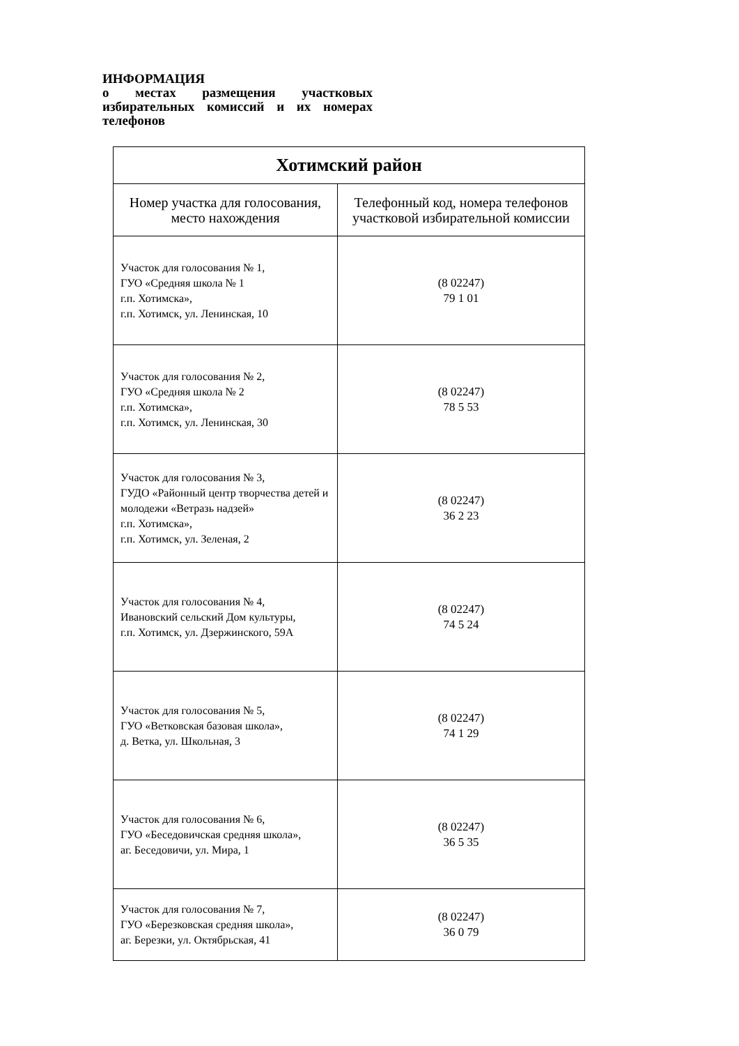ИНФОРМАЦИЯ
о местах размещения участковых избирательных комиссий и их номерах телефонов
| Хотимский район | |
| --- | --- |
| Номер участка для голосования, место нахождения | Телефонный код, номера телефонов участковой избирательной комиссии |
| Участок для голосования № 1, ГУО «Средняя школа № 1 г.п. Хотимска», г.п. Хотимск, ул. Ленинская, 10 | (8 02247) 79 1 01 |
| Участок для голосования № 2, ГУО «Средняя школа № 2 г.п. Хотимска», г.п. Хотимск, ул. Ленинская, 30 | (8 02247) 78 5 53 |
| Участок для голосования № 3, ГУДО «Районный центр творчества детей и молодежи «Ветразь надзей» г.п. Хотимска», г.п. Хотимск, ул. Зеленая, 2 | (8 02247) 36 2 23 |
| Участок для голосования № 4, Ивановский сельский Дом культуры, г.п. Хотимск, ул. Дзержинского, 59А | (8 02247) 74 5 24 |
| Участок для голосования № 5, ГУО «Ветковская базовая школа», д. Ветка, ул. Школьная, 3 | (8 02247) 74 1 29 |
| Участок для голосования № 6, ГУО «Беседовичская средняя школа», аг. Беседовичи, ул. Мира, 1 | (8 02247) 36 5 35 |
| Участок для голосования № 7, ГУО «Березковская средняя школа», аг. Березки, ул. Октябрьская, 41 | (8 02247) 36 0 79 |